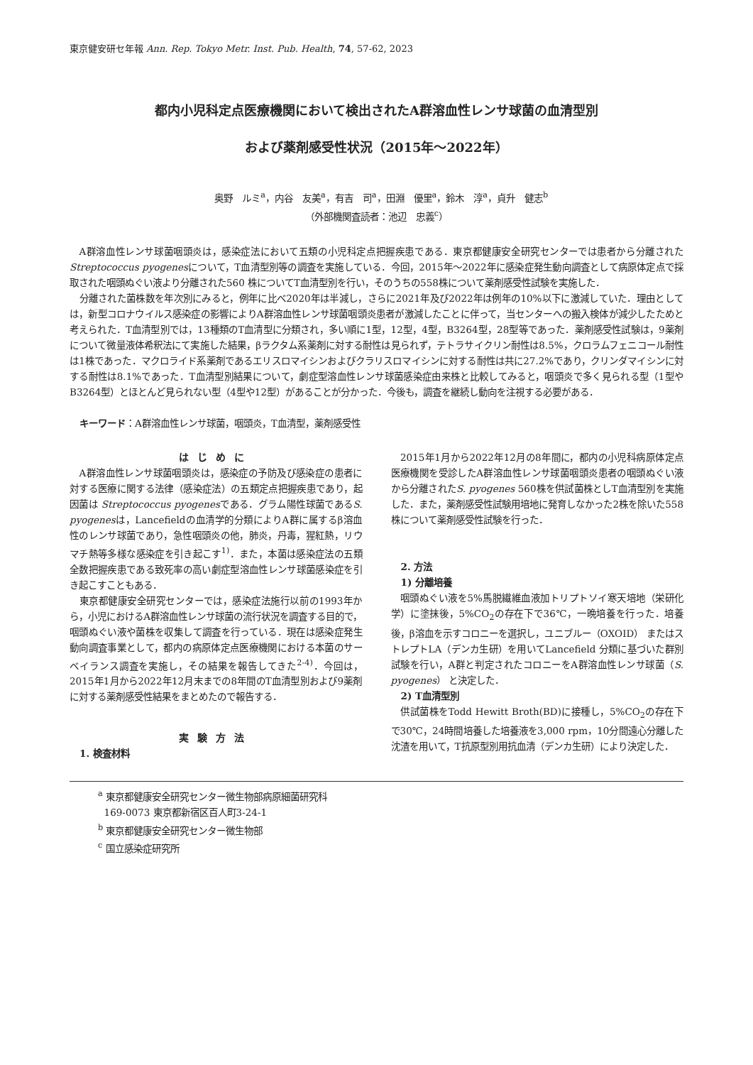東京健安研セ年報 Ann. Rep. Tokyo Metr. Inst. Pub. Health, 74, 57-62, 2023
都内小児科定点医療機関において検出されたA群溶血性レンサ球菌の血清型別
および薬剤感受性状況（2015年～2022年）
奥野　ルミ<sup>a</sup>，内谷　友美<sup>a</sup>，有吉　司<sup>a</sup>，田淵　優里<sup>a</sup>，鈴木　淳<sup>a</sup>，貞升　健志<sup>b</sup>
（外部機関査読者：池辺　忠義<sup>c</sup>）
A群溶血性レンサ球菌咽頭炎は，感染症法において五類の小児科定点把握疾患である．東京都健康安全研究センターでは患者から分離されたStreptococcus pyogenesについて，T血清型別等の調査を実施している．今回，2015年～2022年に感染症発生動向調査として病原体定点で採取された咽頭ぬぐい液より分離された560 株についてT血清型別を行い，そのうちの558株について薬剤感受性試験を実施した．
分離された菌株数を年次別にみると，例年に比べ2020年は半減し，さらに2021年及び2022年は例年の10%以下に激減していた．理由としては，新型コロナウイルス感染症の影響によりA群溶血性レンサ球菌咽頭炎患者が激減したことに伴って，当センターへの搬入検体が減少したためと考えられた．T血清型別では，13種類のT血清型に分類され，多い順に1型，12型，4型，B3264型，28型等であった．薬剤感受性試験は，9薬剤について微量液体希釈法にて実施した結果，βラクタム系薬剤に対する耐性は見られず，テトラサイクリン耐性は8.5%，クロラムフェニコール耐性は1株であった．マクロライド系薬剤であるエリスロマイシンおよびクラリスロマイシンに対する耐性は共に27.2%であり，クリンダマイシンに対する耐性は8.1%であった．T血清型別結果について，劇症型溶血性レンサ球菌感染症由来株と比較してみると，咽頭炎で多く見られる型（1型やB3264型）とほとんど見られない型（4型や12型）があることが分かった．今後も，調査を継続し動向を注視する必要がある．
キーワード：A群溶血性レンサ球菌，咽頭炎，T血清型，薬剤感受性
はじめに
A群溶血性レンサ球菌咽頭炎は，感染症の予防及び感染症の患者に対する医療に関する法律（感染症法）の五類定点把握疾患であり，起因菌は Streptococcus pyogenesである．グラム陽性球菌であるS. pyogenesは，Lancefieldの血清学的分類によりA群に属するβ溶血性のレンサ球菌であり，急性咽頭炎の他，肺炎，丹毒，猩紅熱，リウマチ熱等多様な感染症を引き起こす<sup>1)</sup>．また，本菌は感染症法の五類全数把握疾患である致死率の高い劇症型溶血性レンサ球菌感染症を引き起こすこともある．
東京都健康安全研究センターでは，感染症法施行以前の1993年から，小児におけるA群溶血性レンサ球菌の流行状況を調査する目的で，咽頭ぬぐい液や菌株を収集して調査を行っている．現在は感染症発生動向調査事業として，都内の病原体定点医療機関における本菌のサーベイランス調査を実施し，その結果を報告してきた<sup>2-4)</sup>．今回は，2015年1月から2022年12月末までの8年間のT血清型別および9薬剤に対する薬剤感受性結果をまとめたので報告する．
実験方法
1. 検査材料
2015年1月から2022年12月の8年間に，都内の小児科病原体定点医療機関を受診したA群溶血性レンサ球菌咽頭炎患者の咽頭ぬぐい液から分離されたS. pyogenes 560株を供試菌株としT血清型別を実施した．また，薬剤感受性試験用培地に発育しなかった2株を除いた558株について薬剤感受性試験を行った．
2. 方法
1) 分離培養
咽頭ぬぐい液を5%馬脱繊維血液加トリプトソイ寒天培地（栄研化学）に塗抹後，5%CO<sub>2</sub>の存在下で36℃，一晩培養を行った．培養後，β溶血を示すコロニーを選択し，ユニブルー（OXOID） またはストレプトLA（デンカ生研）を用いてLancefield 分類に基づいた群別試験を行い，A群と判定されたコロニーをA群溶血性レンサ球菌（S. pyogenes） と決定した．
2) T血清型別
供試菌株をTodd Hewitt Broth(BD)に接種し，5%CO<sub>2</sub>の存在下で30℃，24時間培養した培養液を3,000 rpm，10分間遠心分離した沈渣を用いて，T抗原型別用抗血清（デンカ生研）により決定した．
<sup>a</sup> 東京都健康安全研究センター微生物部病原細菌研究科
169-0073 東京都新宿区百人町3-24-1
<sup>b</sup> 東京都健康安全研究センター微生物部
<sup>c</sup> 国立感染症研究所